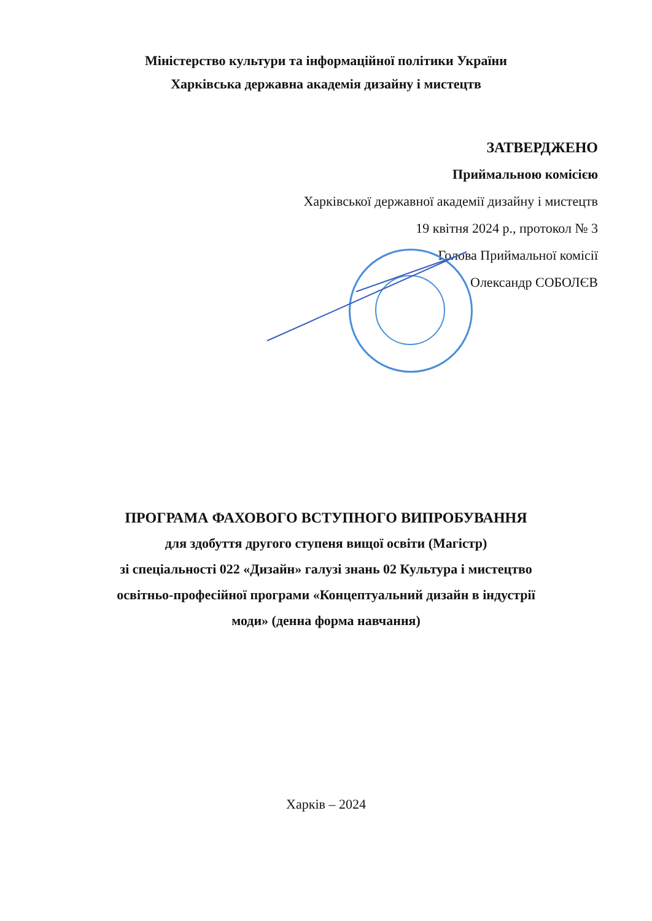Міністерство культури та інформаційної політики України
Харківська державна академія дизайну і мистецтв
ЗАТВЕРДЖЕНО
Приймальною комісією
Харківської державної академії дизайну і мистецтв
19 квітня 2024 р., протокол № 3
Голова Приймальної комісії
Олександр СОБОЛЄВ
ПРОГРАМА ФАХОВОГО ВСТУПНОГО ВИПРОБУВАННЯ
для здобуття другого ступеня вищої освіти (Магістр)
зі спеціальності 022 «Дизайн» галузі знань 02 Культура і мистецтво
освітньо-професійної програми «Концептуальний дизайн в індустрії
моди» (денна форма навчання)
Харків – 2024